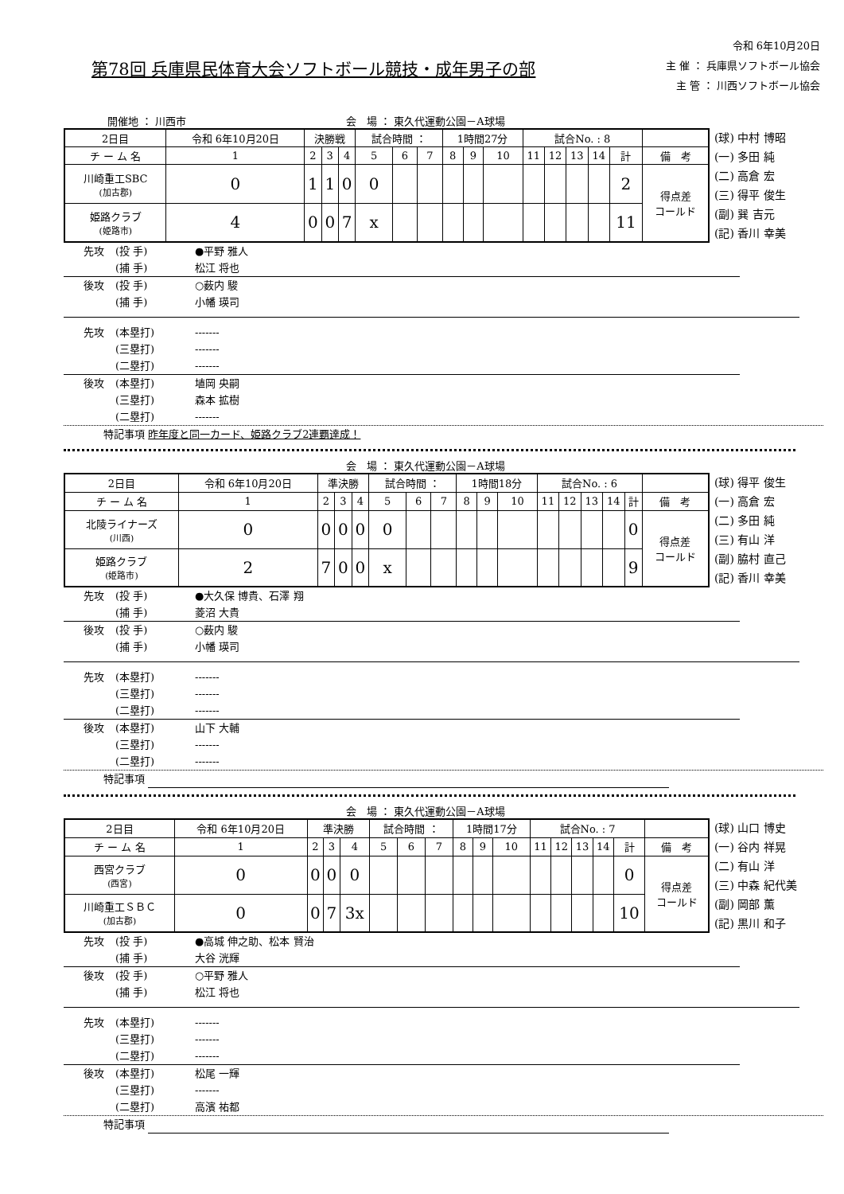第78回 兵庫県民体育大会ソフトボール競技・成年男子の部
令和 6年10月20日
主 催 ： 兵庫県ソフトボール協会
主 管 ： 川西ソフトボール協会
開催地 ： 川西市 会　場 ： 東久代運動公園－A球場
| 2日目 | 令和 6年10月20日 | | 決勝戦 | | | 試合時間 ： | | | 1時間27分 | | | 試合No. : 8 | | | | | |
| チ ー ム 名 | | 1 | 2 | 3 | 4 | 5 | 6 | 7 | 8 | 9 | 10 | 11 | 12 | 13 | 14 | 計 | 備 考 |
| 川崎重工SBC (加古郡) | | 0 | 1 | 1 | 0 | 0 | | | | | | | | | | 2 | 得点差 コールド |
| 姫路クラブ (姫路市) | | 4 | 0 | 0 | 7 | x | | | | | | | | | | 11 | |
(球) 中村 博昭
(一) 多田 純
(二) 高倉 宏
(三) 得平 俊生
(副) 巽 吉元
(記) 香川 幸美
先攻 (投 手) ●平野 雅人
(捕 手) 松江 将也
後攻 (投 手) ○薮内 駿
(捕 手) 小幡 瑛司
先攻 (本塁打) -------
(三塁打) -------
(二塁打) -------
後攻 (本塁打) 埴岡 央嗣
(三塁打) 森本 拡樹
(二塁打) -------
特記事項 昨年度と同一カード、姫路クラブ2連覇達成！
会　場 ： 東久代運動公園－A球場
| 2日目 | 令和 6年10月20日 | | 準決勝 | | | 試合時間 ： | | | 1時間18分 | | | 試合No. : 6 | | | | | |
| チ ー ム 名 | | 1 | 2 | 3 | 4 | 5 | 6 | 7 | 8 | 9 | 10 | 11 | 12 | 13 | 14 | 計 | 備 考 |
| 北陵ライナーズ (川西) | | 0 | 0 | 0 | 0 | 0 | | | | | | | | | | 0 | 得点差 コールド |
| 姫路クラブ (姫路市) | | 2 | 7 | 0 | 0 | x | | | | | | | | | | 9 | |
(球) 得平 俊生
(一) 高倉 宏
(二) 多田 純
(三) 有山 洋
(副) 脇村 直己
(記) 香川 幸美
先攻 (投 手) ●大久保 博貴、石澤 翔
(捕 手) 菱沼 大貴
後攻 (投 手) ○薮内 駿
(捕 手) 小幡 瑛司
先攻 (本塁打) -------
(三塁打) -------
(二塁打) -------
後攻 (本塁打) 山下 大輔
(三塁打) -------
(二塁打) -------
特記事項
会　場 ： 東久代運動公園－A球場
| 2日目 | 令和 6年10月20日 | | 準決勝 | | | 試合時間 ： | | | 1時間17分 | | | 試合No. : 7 | | | | | |
| チ ー ム 名 | | 1 | 2 | 3 | 4 | 5 | 6 | 7 | 8 | 9 | 10 | 11 | 12 | 13 | 14 | 計 | 備 考 |
| 西宮クラブ (西宮) | | 0 | 0 | 0 | 0 | | | | | | | | | | | 0 | 得点差 コールド |
| 川崎重工ＳＢＣ (加古郡) | | 0 | 0 | 7 | 3x | | | | | | | | | | | 10 | |
(球) 山口 博史
(一) 谷内 祥晃
(二) 有山 洋
(三) 中森 紀代美
(副) 岡部 薫
(記) 黒川 和子
先攻 (投 手) ●高城 伸之助、松本 賢治
(捕 手) 大谷 洸輝
後攻 (投 手) ○平野 雅人
(捕 手) 松江 将也
先攻 (本塁打) -------
(三塁打) -------
(二塁打) -------
後攻 (本塁打) 松尾 一輝
(三塁打) -------
(二塁打) 高濱 祐都
特記事項